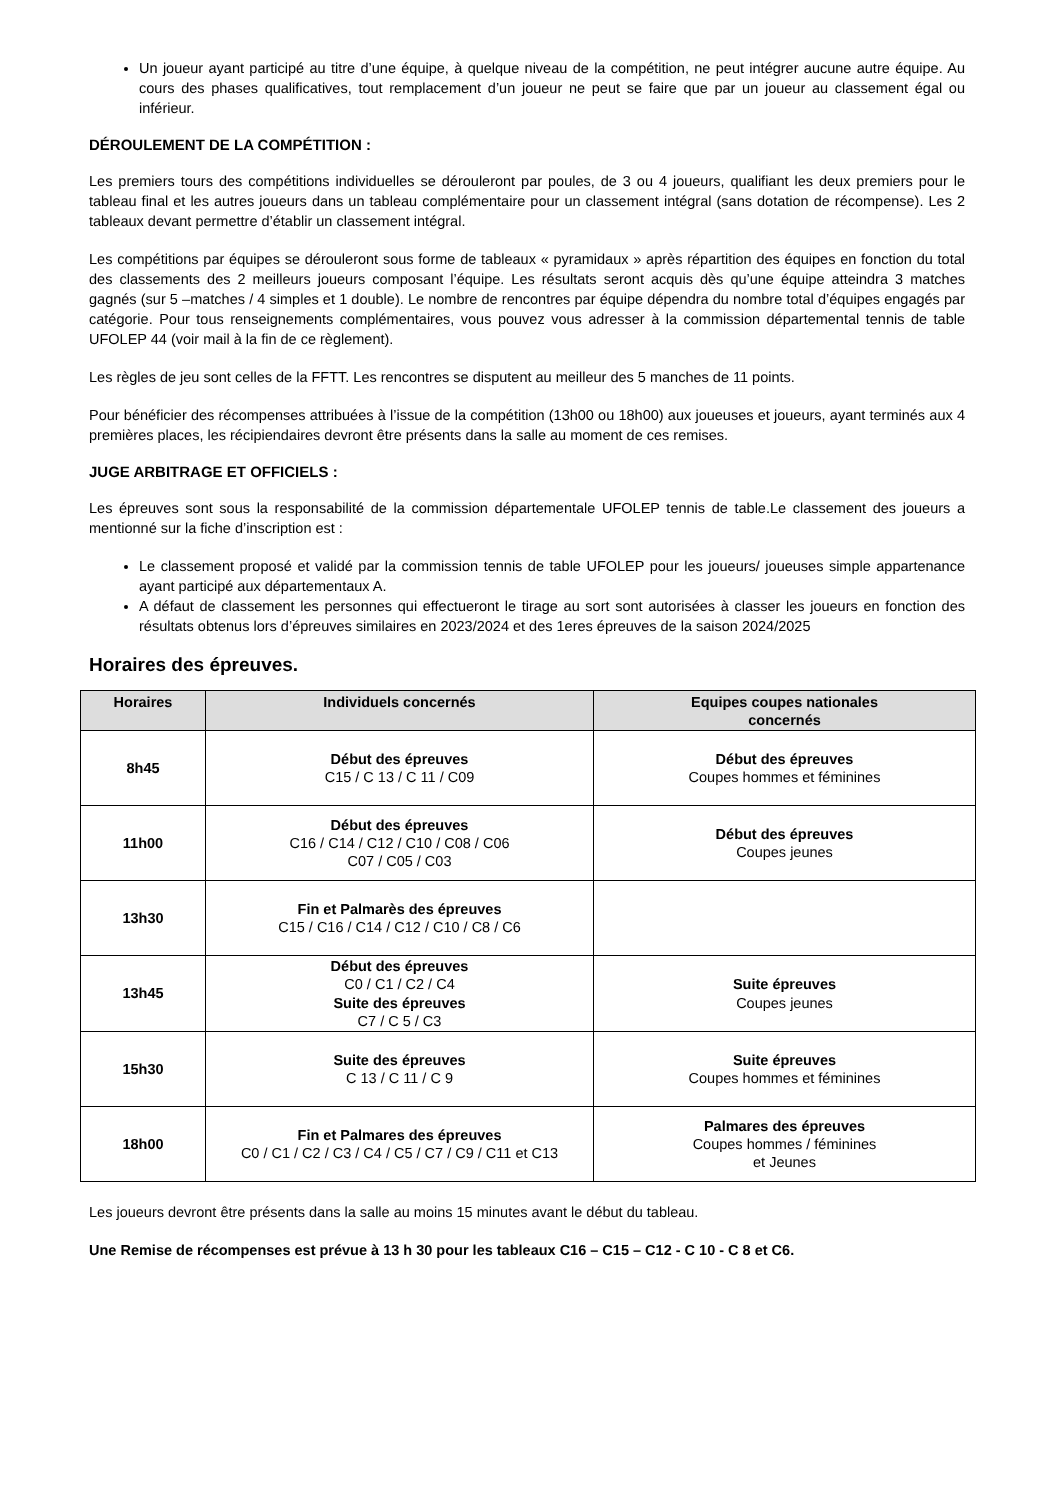Un joueur ayant participé au titre d’une équipe, à quelque niveau de la compétition, ne peut intégrer aucune autre équipe. Au cours des phases qualificatives, tout remplacement d’un joueur ne peut se faire que par un joueur au classement égal ou inférieur.
DÉROULEMENT DE LA COMPÉTITION :
Les premiers tours des compétitions individuelles se dérouleront par poules, de 3 ou 4 joueurs, qualifiant les deux premiers pour le tableau final et les autres joueurs dans un tableau complémentaire pour un classement intégral (sans dotation de récompense). Les 2 tableaux devant permettre d’établir un classement intégral.
Les compétitions par équipes se dérouleront sous forme de tableaux « pyramidaux » après répartition des équipes en fonction du total des classements des 2 meilleurs joueurs composant l’équipe. Les résultats seront acquis dès qu’une équipe atteindra 3 matches gagnés (sur 5 –matches / 4 simples et 1 double). Le nombre de rencontres par équipe dépendra du nombre total d’équipes engagés par catégorie. Pour tous renseignements complémentaires, vous pouvez vous adresser à la commission départemental tennis de table UFOLEP 44 (voir mail à la fin de ce règlement).
Les règles de jeu sont celles de la FFTT. Les rencontres se disputent au meilleur des 5 manches de 11 points.
Pour bénéficier des récompenses attribuées à l’issue de la compétition (13h00 ou 18h00) aux joueuses et joueurs, ayant terminés aux 4 premières places, les récipiendaires devront être présents dans la salle au moment de ces remises.
JUGE ARBITRAGE ET OFFICIELS :
Les épreuves sont sous la responsabilité de la commission départementale UFOLEP tennis de table.Le classement des joueurs a mentionné sur la fiche d’inscription est :
Le classement proposé et validé par la commission tennis de table UFOLEP pour les joueurs/ joueuses simple appartenance ayant participé aux départementaux A.
A défaut de classement les personnes qui effectueront le tirage au sort sont autorisées à classer les joueurs en fonction des résultats obtenus lors d’épreuves similaires en 2023/2024 et des 1eres épreuves de la saison 2024/2025
Horaires des épreuves.
| Horaires | Individuels concernés | Equipes coupes nationales concernés |
| --- | --- | --- |
| 8h45 | Début des épreuves C15 / C 13 / C 11 / C09 | Début des épreuves Coupes hommes et féminines |
| 11h00 | Début des épreuves C16 / C14 / C12 / C10 / C08 / C06 C07 / C05 / C03 | Début des épreuves Coupes jeunes |
| 13h30 | Fin et Palmarès des épreuves C15 / C16 / C14 / C12 / C10 / C8 / C6 | |
| 13h45 | Début des épreuves C0 / C1 / C2 / C4 Suite des épreuves C7 / C 5 / C3 | Suite épreuves Coupes jeunes |
| 15h30 | Suite des épreuves C 13 / C 11 / C 9 | Suite épreuves Coupes hommes et féminines |
| 18h00 | Fin et Palmares des épreuves C0 / C1 / C2 / C3 / C4 / C5 / C7 / C9 / C11 et C13 | Palmares des épreuves Coupes hommes / féminines et Jeunes |
Les joueurs devront être présents dans la salle au moins 15 minutes avant le début du tableau.
Une Remise de récompenses est prévue à 13 h 30 pour les tableaux C16 – C15 – C12 - C 10 - C 8 et C6.